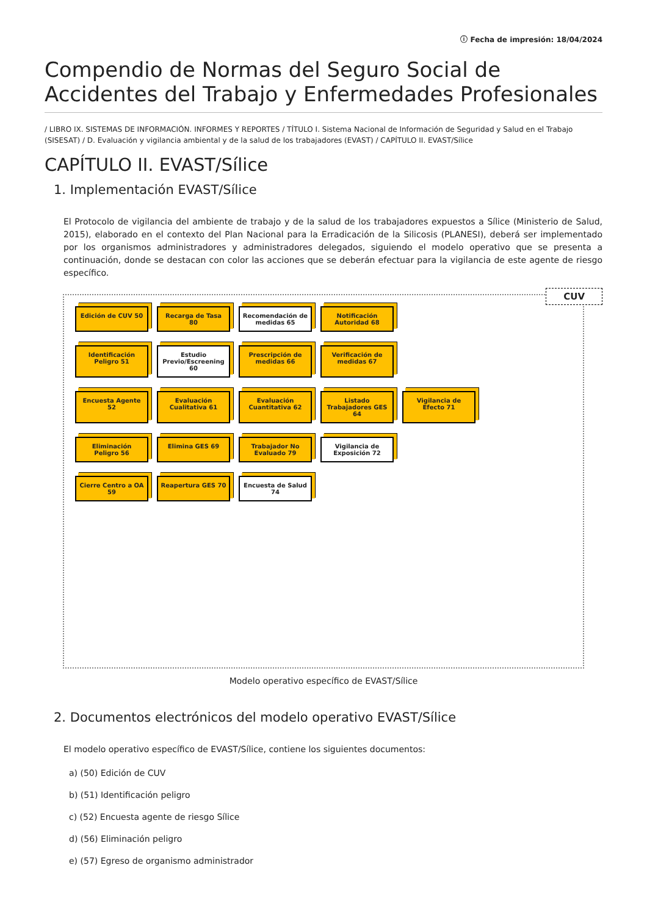ⓘ Fecha de impresión: 18/04/2024
Compendio de Normas del Seguro Social de Accidentes del Trabajo y Enfermedades Profesionales
/ LIBRO IX. SISTEMAS DE INFORMACIÓN. INFORMES Y REPORTES / TÍTULO I. Sistema Nacional de Información de Seguridad y Salud en el Trabajo (SISESAT) / D. Evaluación y vigilancia ambiental y de la salud de los trabajadores (EVAST) / CAPÍTULO II. EVAST/Sílice
CAPÍTULO II. EVAST/Sílice
1. Implementación EVAST/Sílice
El Protocolo de vigilancia del ambiente de trabajo y de la salud de los trabajadores expuestos a Sílice (Ministerio de Salud, 2015), elaborado en el contexto del Plan Nacional para la Erradicación de la Silicosis (PLANESI), deberá ser implementado por los organismos administradores y administradores delegados, siguiendo el modelo operativo que se presenta a continuación, donde se destacan con color las acciones que se deberán efectuar para la vigilancia de este agente de riesgo específico.
CUV
Edición de CUV 50
Recarga de Tasa 80
Recomendación de medidas 65
Notificación Autoridad 68
Identificación Peligro 51
Estudio Previo/Escreening 60
Prescripción de medidas 66
Verificación de medidas 67
Encuesta Agente 52
Evaluación Cualitativa 61
Evaluación Cuantitativa 62
Listado Trabajadores GES 64
Vigilancia de Efecto 71
Eliminación Peligro 56
Elimina GES 69
Trabajador No Evaluado 79
Vigilancia de Exposición 72
Cierre Centro a OA 59
Reapertura GES 70
Encuesta de Salud 74
Modelo operativo específico de EVAST/Sílice
2. Documentos electrónicos del modelo operativo EVAST/Sílice
El modelo operativo específico de EVAST/Sílice, contiene los siguientes documentos:
a) (50) Edición de CUV
b) (51) Identificación peligro
c) (52) Encuesta agente de riesgo Sílice
d) (56) Eliminación peligro
e) (57) Egreso de organismo administrador